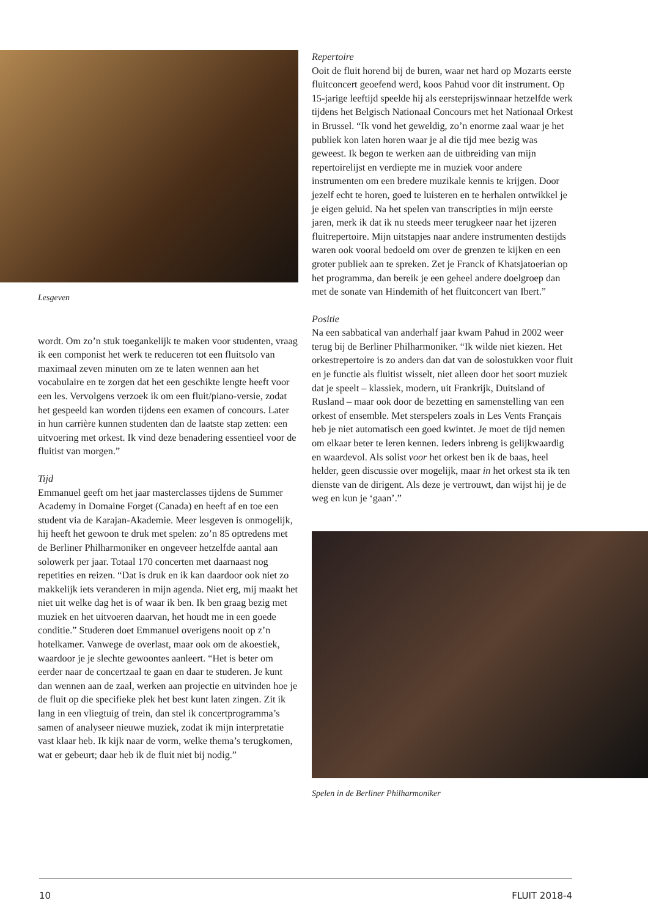Lesgeven
wordt. Om zo’n stuk toegankelijk te maken voor studenten, vraag ik een componist het werk te reduceren tot een fluitsolo van maximaal zeven minuten om ze te laten wennen aan het vocabulaire en te zorgen dat het een geschikte lengte heeft voor een les. Vervolgens verzoek ik om een fluit/piano-versie, zodat het gespeeld kan worden tijdens een examen of concours. Later in hun carrière kunnen studenten dan de laatste stap zetten: een uitvoering met orkest. Ik vind deze benadering essentieel voor de fluitist van morgen.”
Tijd
Emmanuel geeft om het jaar masterclasses tijdens de Summer Academy in Domaine Forget (Canada) en heeft af en toe een student via de Karajan-Akademie. Meer lesgeven is onmogelijk, hij heeft het gewoon te druk met spelen: zo’n 85 optredens met de Berliner Philharmoniker en ongeveer hetzelfde aantal aan solowerk per jaar. Totaal 170 concerten met daarnaast nog repetities en reizen. “Dat is druk en ik kan daardoor ook niet zo makkelijk iets veranderen in mijn agenda. Niet erg, mij maakt het niet uit welke dag het is of waar ik ben. Ik ben graag bezig met muziek en het uitvoeren daarvan, het houdt me in een goede conditie.” Studeren doet Emmanuel overigens nooit op z’n hotelkamer. Vanwege de overlast, maar ook om de akoestiek, waardoor je je slechte gewoontes aanleert. “Het is beter om eerder naar de concertzaal te gaan en daar te studeren. Je kunt dan wennen aan de zaal, werken aan projectie en uitvinden hoe je de fluit op die specifieke plek het best kunt laten zingen. Zit ik lang in een vliegtuig of trein, dan stel ik concertprogramma’s samen of analyseer nieuwe muziek, zodat ik mijn interpretatie vast klaar heb. Ik kijk naar de vorm, welke thema’s terugkomen, wat er gebeurt; daar heb ik de fluit niet bij nodig.”
Repertoire
Ooit de fluit horend bij de buren, waar net hard op Mozarts eerste fluitconcert geoefend werd, koos Pahud voor dit instrument. Op 15-jarige leeftijd speelde hij als eersteprijswinnaar hetzelfde werk tijdens het Belgisch Nationaal Concours met het Nationaal Orkest in Brussel. “Ik vond het geweldig, zo’n enorme zaal waar je het publiek kon laten horen waar je al die tijd mee bezig was geweest. Ik begon te werken aan de uitbreiding van mijn repertoirelijst en verdiepte me in muziek voor andere instrumenten om een bredere muzikale kennis te krijgen. Door jezelf echt te horen, goed te luisteren en te herhalen ontwikkel je je eigen geluid. Na het spelen van transcripties in mijn eerste jaren, merk ik dat ik nu steeds meer terugkeer naar het ijzeren fluitrepertoire. Mijn uitstapjes naar andere instrumenten destijds waren ook vooral bedoeld om over de grenzen te kijken en een groter publiek aan te spreken. Zet je Franck of Khatsjatoerian op het programma, dan bereik je een geheel andere doelgroep dan met de sonate van Hindemith of het fluitconcert van Ibert.”
Positie
Na een sabbatical van anderhalf jaar kwam Pahud in 2002 weer terug bij de Berliner Philharmoniker. “Ik wilde niet kiezen. Het orkestrepertoire is zo anders dan dat van de solostukken voor fluit en je functie als fluitist wisselt, niet alleen door het soort muziek dat je speelt – klassiek, modern, uit Frankrijk, Duitsland of Rusland – maar ook door de bezetting en samenstelling van een orkest of ensemble. Met sterspelers zoals in Les Vents Français heb je niet automatisch een goed kwintet. Je moet de tijd nemen om elkaar beter te leren kennen. Ieders inbreng is gelijkwaardig en waardevol. Als solist voor het orkest ben ik de baas, heel helder, geen discussie over mogelijk, maar in het orkest sta ik ten dienste van de dirigent. Als deze je vertrouwt, dan wijst hij je de weg en kun je ‘gaan’.”
Spelen in de Berliner Philharmoniker
10 FLUIT 2018-4